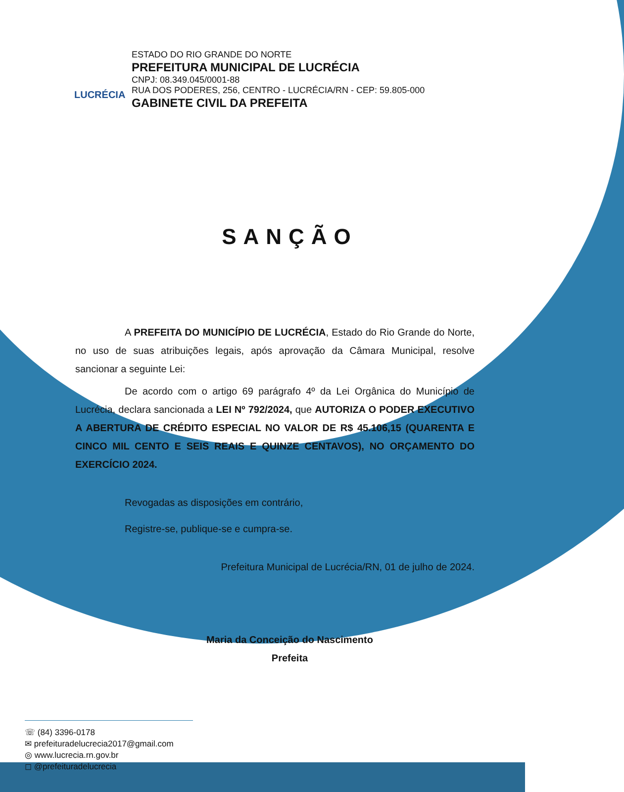LUCRÉCIA
ESTADO DO RIO GRANDE DO NORTE
PREFEITURA MUNICIPAL DE LUCRÉCIA
CNPJ: 08.349.045/0001-88
RUA DOS PODERES, 256, CENTRO - LUCRÉCIA/RN - CEP: 59.805-000
GABINETE CIVIL DA PREFEITA
SANÇÃO
A PREFEITA DO MUNICÍPIO DE LUCRÉCIA, Estado do Rio Grande do Norte, no uso de suas atribuições legais, após aprovação da Câmara Municipal, resolve sancionar a seguinte Lei:
De acordo com o artigo 69 parágrafo 4º da Lei Orgânica do Município de Lucrécia, declara sancionada a LEI Nº 792/2024, que AUTORIZA O PODER EXECUTIVO A ABERTURA DE CRÉDITO ESPECIAL NO VALOR DE R$ 45.106,15 (QUARENTA E CINCO MIL CENTO E SEIS REAIS E QUINZE CENTAVOS), NO ORÇAMENTO DO EXERCÍCIO 2024.
Revogadas as disposições em contrário,
Registre-se, publique-se e cumpra-se.
Prefeitura Municipal de Lucrécia/RN, 01 de julho de 2024.
Maria da Conceição do Nascimento
Prefeita
☏ (84) 3396-0178
✉ prefeituradelucrecia2017@gmail.com
◎ www.lucrecia.rn.gov.br
◻ @prefeituradelucrecia